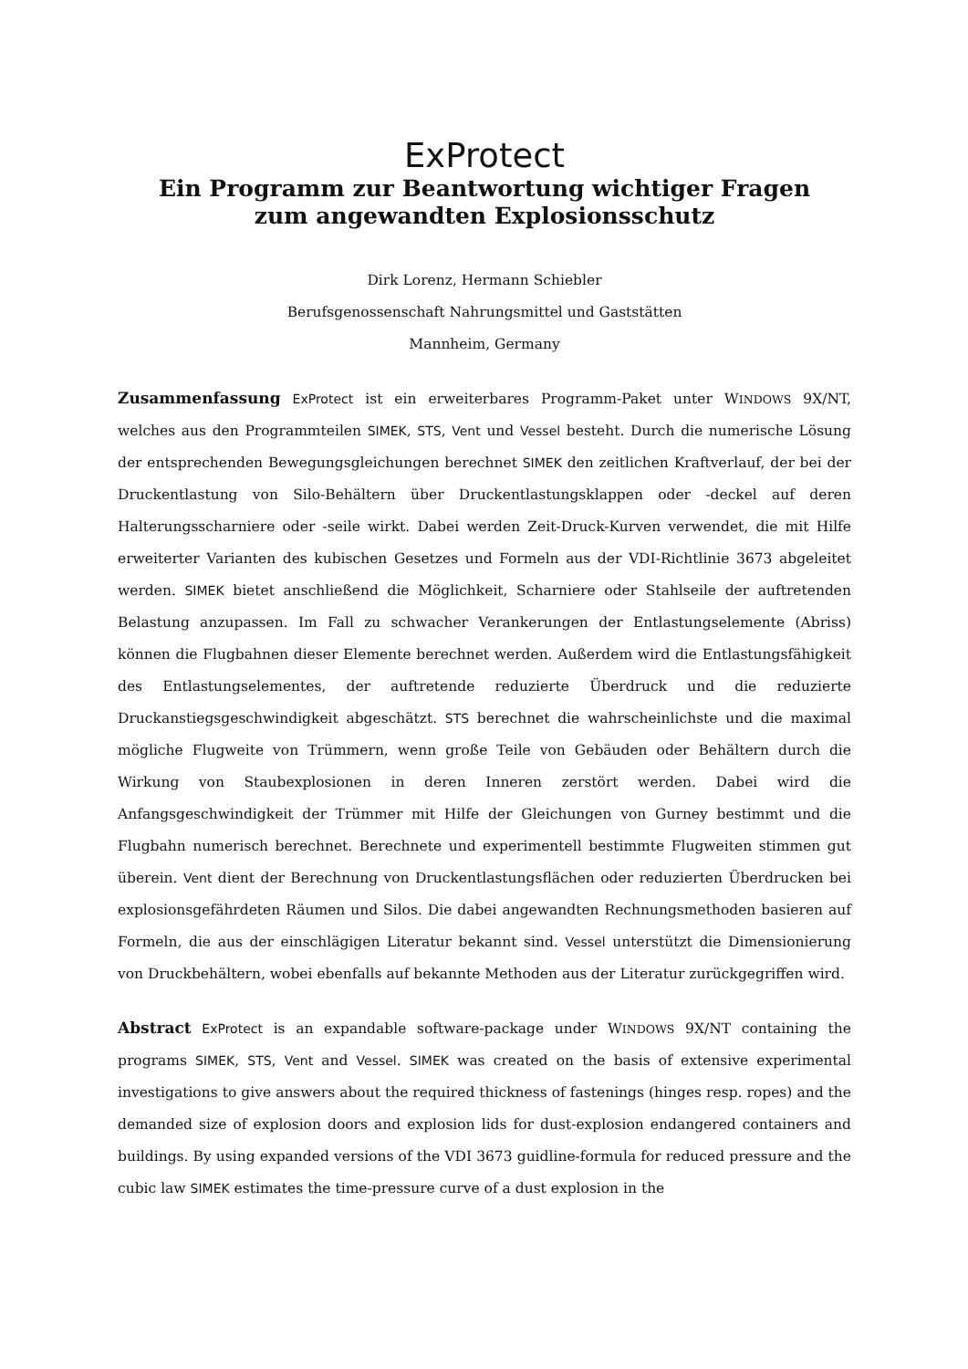ExProtect
Ein Programm zur Beantwortung wichtiger Fragen
zum angewandten Explosionsschutz
Dirk Lorenz, Hermann Schiebler
Berufsgenossenschaft Nahrungsmittel und Gaststätten
Mannheim, Germany
Zusammenfassung ExProtect ist ein erweiterbares Programm-Paket unter WINDOWS 9X/NT, welches aus den Programmteilen SIMEK, STS, Vent und Vessel besteht. Durch die numerische Lösung der entsprechenden Bewegungsgleichungen berechnet SIMEK den zeitlichen Kraftverlauf, der bei der Druckentlastung von Silo-Behältern über Druckentlastungsklappen oder -deckel auf deren Halterungsscharniere oder -seile wirkt. Dabei werden Zeit-Druck-Kurven verwendet, die mit Hilfe erweiterter Varianten des kubischen Gesetzes und Formeln aus der VDI-Richtlinie 3673 abgeleitet werden. SIMEK bietet anschließend die Möglichkeit, Scharniere oder Stahlseile der auftretenden Belastung anzupassen. Im Fall zu schwacher Verankerungen der Entlastungselemente (Abriss) können die Flugbahnen dieser Elemente berechnet werden. Außerdem wird die Entlastungsfähigkeit des Entlastungselementes, der auftretende reduzierte Überdruck und die reduzierte Druckanstiegsgeschwindigkeit abgeschätzt. STS berechnet die wahrscheinlichste und die maximal mögliche Flugweite von Trümmern, wenn große Teile von Gebäuden oder Behältern durch die Wirkung von Staubexplosionen in deren Inneren zerstört werden. Dabei wird die Anfangsgeschwindigkeit der Trümmer mit Hilfe der Gleichungen von Gurney bestimmt und die Flugbahn numerisch berechnet. Berechnete und experimentell bestimmte Flugweiten stimmen gut überein. Vent dient der Berechnung von Druckentlastungsflächen oder reduzierten Überdrucken bei explosionsgefährdeten Räumen und Silos. Die dabei angewandten Rechnungsmethoden basieren auf Formeln, die aus der einschlägigen Literatur bekannt sind. Vessel unterstützt die Dimensionierung von Druckbehältern, wobei ebenfalls auf bekannte Methoden aus der Literatur zurückgegriffen wird.
Abstract ExProtect is an expandable software-package under WINDOWS 9X/NT containing the programs SIMEK, STS, Vent and Vessel. SIMEK was created on the basis of extensive experimental investigations to give answers about the required thickness of fastenings (hinges resp. ropes) and the demanded size of explosion doors and explosion lids for dust-explosion endangered containers and buildings. By using expanded versions of the VDI 3673 guidline-formula for reduced pressure and the cubic law SIMEK estimates the time-pressure curve of a dust explosion in the